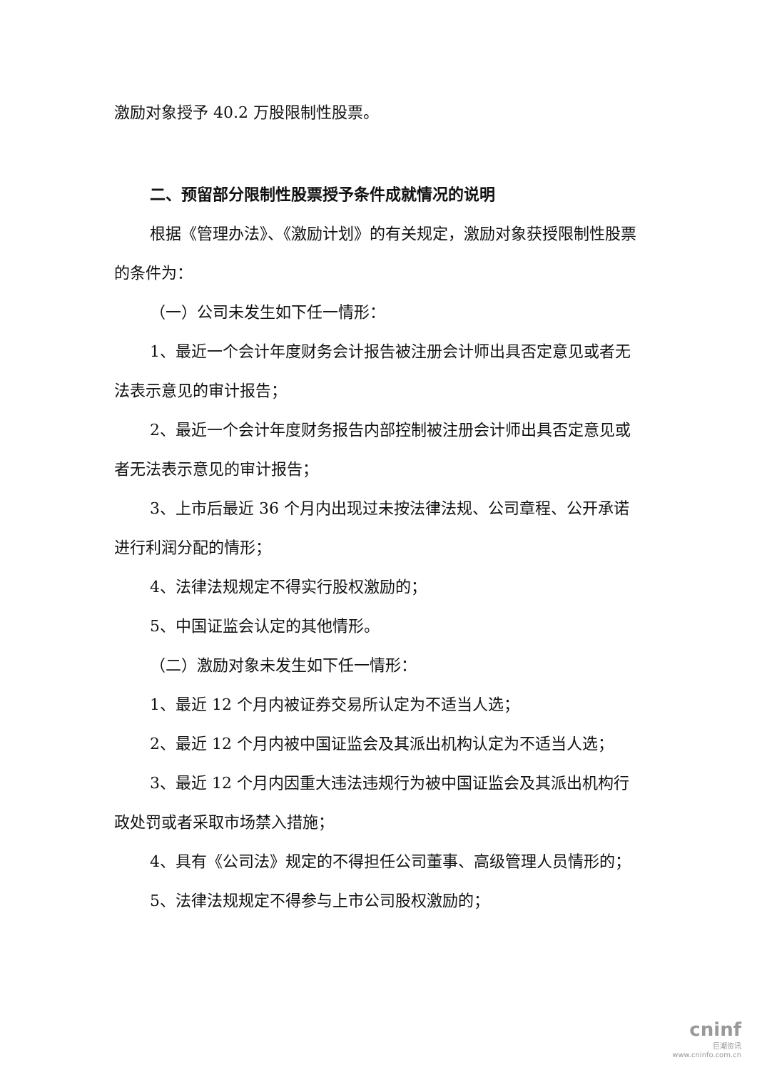激励对象授予 40.2 万股限制性股票。
二、预留部分限制性股票授予条件成就情况的说明
根据《管理办法》、《激励计划》的有关规定，激励对象获授限制性股票的条件为：
（一）公司未发生如下任一情形：
1、最近一个会计年度财务会计报告被注册会计师出具否定意见或者无法表示意见的审计报告；
2、最近一个会计年度财务报告内部控制被注册会计师出具否定意见或者无法表示意见的审计报告；
3、上市后最近 36 个月内出现过未按法律法规、公司章程、公开承诺进行利润分配的情形；
4、法律法规规定不得实行股权激励的；
5、中国证监会认定的其他情形。
（二）激励对象未发生如下任一情形：
1、最近 12 个月内被证券交易所认定为不适当人选；
2、最近 12 个月内被中国证监会及其派出机构认定为不适当人选；
3、最近 12 个月内因重大违法违规行为被中国证监会及其派出机构行政处罚或者采取市场禁入措施；
4、具有《公司法》规定的不得担任公司董事、高级管理人员情形的；
5、法律法规规定不得参与上市公司股权激励的；
cninf
巨潮资讯
www.cninfo.com.cn